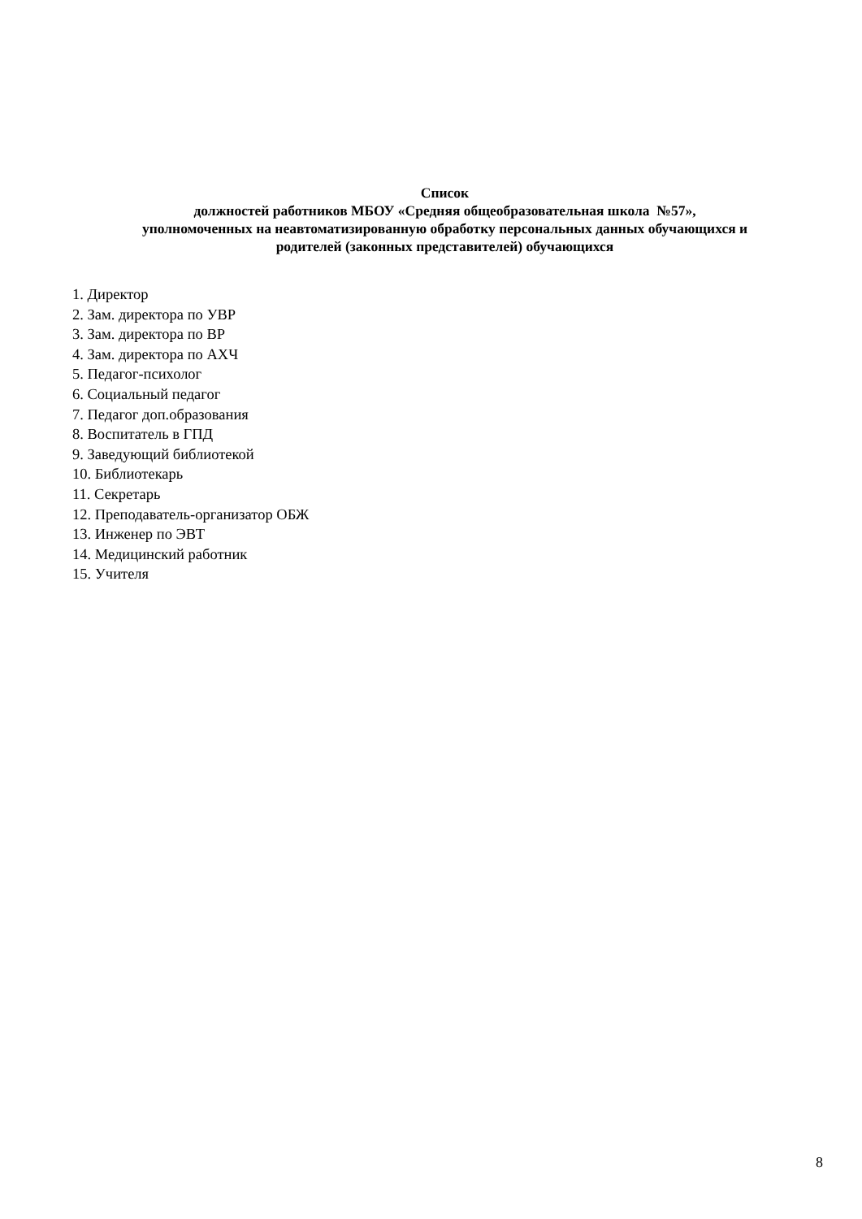Список
должностей работников МБОУ «Средняя общеобразовательная школа №57»,
уполномоченных на неавтоматизированную обработку персональных данных обучающихся и
родителей (законных представителей) обучающихся
1. Директор
2. Зам. директора по УВР
3. Зам. директора по ВР
4. Зам. директора по АХЧ
5. Педагог-психолог
6. Социальный педагог
7. Педагог доп.образования
8. Воспитатель в ГПД
9. Заведующий библиотекой
10. Библиотекарь
11. Секретарь
12. Преподаватель-организатор ОБЖ
13. Инженер по ЭВТ
14. Медицинский работник
15. Учителя
8